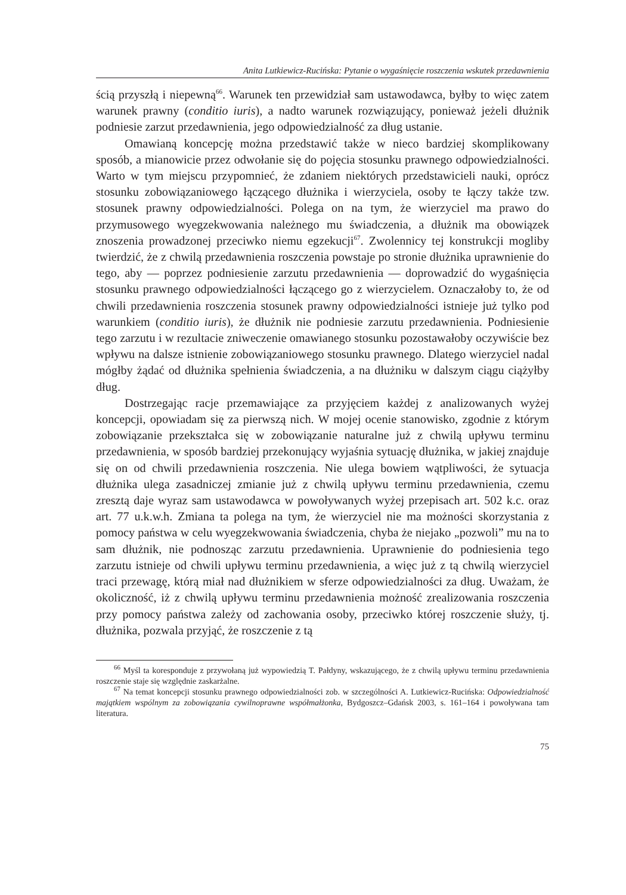Anita Lutkiewicz-Rucińska: Pytanie o wygaśnięcie roszczenia wskutek przedawnienia
ścią przyszłą i niepewną<sup>66</sup>. Warunek ten przewidział sam ustawodawca, byłby to więc zatem warunek prawny (conditio iuris), a nadto warunek rozwiązujący, ponieważ jeżeli dłużnik podniesie zarzut przedawnienia, jego odpowiedzialność za dług ustanie.
Omawianą koncepcję można przedstawić także w nieco bardziej skomplikowany sposób, a mianowicie przez odwołanie się do pojęcia stosunku prawnego odpowiedzialności. Warto w tym miejscu przypomnieć, że zdaniem niektórych przedstawicieli nauki, oprócz stosunku zobowiązaniowego łączącego dłużnika i wierzyciela, osoby te łączy także tzw. stosunek prawny odpowiedzialności. Polega on na tym, że wierzyciel ma prawo do przymusowego wyegzekwowania należnego mu świadczenia, a dłużnik ma obowiązek znoszenia prowadzonej przeciwko niemu egzekucji<sup>67</sup>. Zwolennicy tej konstrukcji mogliby twierdzić, że z chwilą przedawnienia roszczenia powstaje po stronie dłużnika uprawnienie do tego, aby — poprzez podniesienie zarzutu przedawnienia — doprowadzić do wygaśnięcia stosunku prawnego odpowiedzialności łączącego go z wierzycielem. Oznaczałoby to, że od chwili przedawnienia roszczenia stosunek prawny odpowiedzialności istnieje już tylko pod warunkiem (conditio iuris), że dłużnik nie podniesie zarzutu przedawnienia. Podniesienie tego zarzutu i w rezultacie zniweczenie omawianego stosunku pozostawałoby oczywiście bez wpływu na dalsze istnienie zobowiązaniowego stosunku prawnego. Dlatego wierzyciel nadal mógłby żądać od dłużnika spełnienia świadczenia, a na dłużniku w dalszym ciągu ciążyłby dług.
Dostrzegając racje przemawiające za przyjęciem każdej z analizowanych wyżej koncepcji, opowiadam się za pierwszą nich. W mojej ocenie stanowisko, zgodnie z którym zobowiązanie przekształca się w zobowiązanie naturalne już z chwilą upływu terminu przedawnienia, w sposób bardziej przekonujący wyjaśnia sytuację dłużnika, w jakiej znajduje się on od chwili przedawnienia roszczenia. Nie ulega bowiem wątpliwości, że sytuacja dłużnika ulega zasadniczej zmianie już z chwilą upływu terminu przedawnienia, czemu zresztą daje wyraz sam ustawodawca w powoływanych wyżej przepisach art. 502 k.c. oraz art. 77 u.k.w.h. Zmiana ta polega na tym, że wierzyciel nie ma możności skorzystania z pomocy państwa w celu wyegzekwowania świadczenia, chyba że niejako „pozwoli” mu na to sam dłużnik, nie podnosząc zarzutu przedawnienia. Uprawnienie do podniesienia tego zarzutu istnieje od chwili upływu terminu przedawnienia, a więc już z tą chwilą wierzyciel traci przewagę, którą miał nad dłużnikiem w sferze odpowiedzialności za dług. Uważam, że okoliczność, iż z chwilą upływu terminu przedawnienia możność zrealizowania roszczenia przy pomocy państwa zależy od zachowania osoby, przeciwko której roszczenie służy, tj. dłużnika, pozwala przyjąć, że roszczenie z tą
<sup>66</sup> Myśl ta koresponduje z przywołaną już wypowiedzią T. Pałdyny, wskazującego, że z chwilą upływu terminu przedawnienia roszczenie staje się względnie zaskarżalne.
<sup>67</sup> Na temat koncepcji stosunku prawnego odpowiedzialności zob. w szczególności A. Lutkiewicz-Rucińska: Odpowiedzialność majątkiem wspólnym za zobowiązania cywilnoprawne współmałżonka, Bydgoszcz–Gdańsk 2003, s. 161–164 i powoływana tam literatura.
75